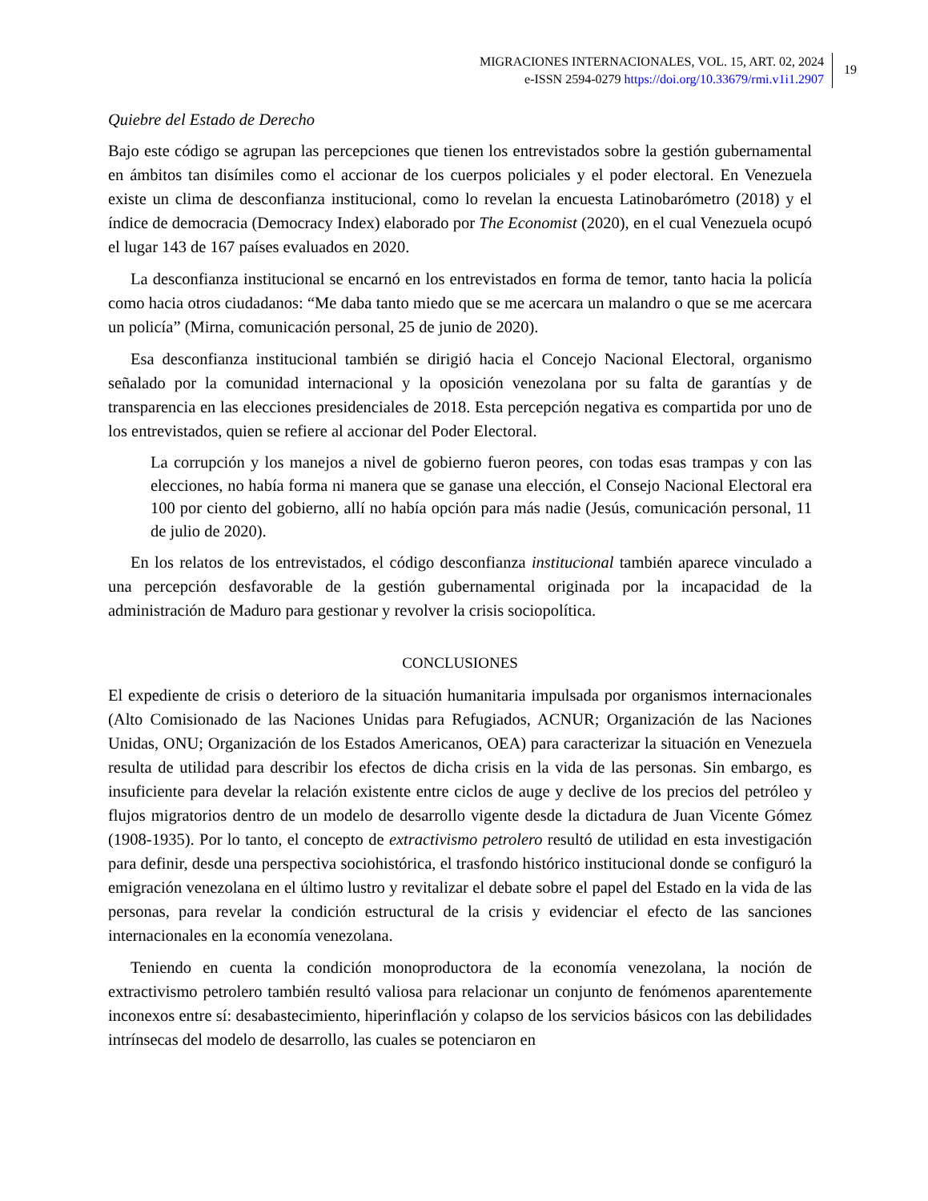MIGRACIONES INTERNACIONALES, VOL. 15, ART. 02, 2024
e-ISSN 2594-0279 https://doi.org/10.33679/rmi.v1i1.2907
19
Quiebre del Estado de Derecho
Bajo este código se agrupan las percepciones que tienen los entrevistados sobre la gestión gubernamental en ámbitos tan disímiles como el accionar de los cuerpos policiales y el poder electoral. En Venezuela existe un clima de desconfianza institucional, como lo revelan la encuesta Latinobarómetro (2018) y el índice de democracia (Democracy Index) elaborado por The Economist (2020), en el cual Venezuela ocupó el lugar 143 de 167 países evaluados en 2020.
La desconfianza institucional se encarnó en los entrevistados en forma de temor, tanto hacia la policía como hacia otros ciudadanos: “Me daba tanto miedo que se me acercara un malandro o que se me acercara un policía” (Mirna, comunicación personal, 25 de junio de 2020).
Esa desconfianza institucional también se dirigió hacia el Concejo Nacional Electoral, organismo señalado por la comunidad internacional y la oposición venezolana por su falta de garantías y de transparencia en las elecciones presidenciales de 2018. Esta percepción negativa es compartida por uno de los entrevistados, quien se refiere al accionar del Poder Electoral.
La corrupción y los manejos a nivel de gobierno fueron peores, con todas esas trampas y con las elecciones, no había forma ni manera que se ganase una elección, el Consejo Nacional Electoral era 100 por ciento del gobierno, allí no había opción para más nadie (Jesús, comunicación personal, 11 de julio de 2020).
En los relatos de los entrevistados, el código desconfianza institucional también aparece vinculado a una percepción desfavorable de la gestión gubernamental originada por la incapacidad de la administración de Maduro para gestionar y revolver la crisis sociopolítica.
CONCLUSIONES
El expediente de crisis o deterioro de la situación humanitaria impulsada por organismos internacionales (Alto Comisionado de las Naciones Unidas para Refugiados, ACNUR; Organización de las Naciones Unidas, ONU; Organización de los Estados Americanos, OEA) para caracterizar la situación en Venezuela resulta de utilidad para describir los efectos de dicha crisis en la vida de las personas. Sin embargo, es insuficiente para develar la relación existente entre ciclos de auge y declive de los precios del petróleo y flujos migratorios dentro de un modelo de desarrollo vigente desde la dictadura de Juan Vicente Gómez (1908-1935). Por lo tanto, el concepto de extractivismo petrolero resultó de utilidad en esta investigación para definir, desde una perspectiva sociohistórica, el trasfondo histórico institucional donde se configuró la emigración venezolana en el último lustro y revitalizar el debate sobre el papel del Estado en la vida de las personas, para revelar la condición estructural de la crisis y evidenciar el efecto de las sanciones internacionales en la economía venezolana.
Teniendo en cuenta la condición monoproductora de la economía venezolana, la noción de extractivismo petrolero también resultó valiosa para relacionar un conjunto de fenómenos aparentemente inconexos entre sí: desabastecimiento, hiperinflación y colapso de los servicios básicos con las debilidades intrínsecas del modelo de desarrollo, las cuales se potenciaron en